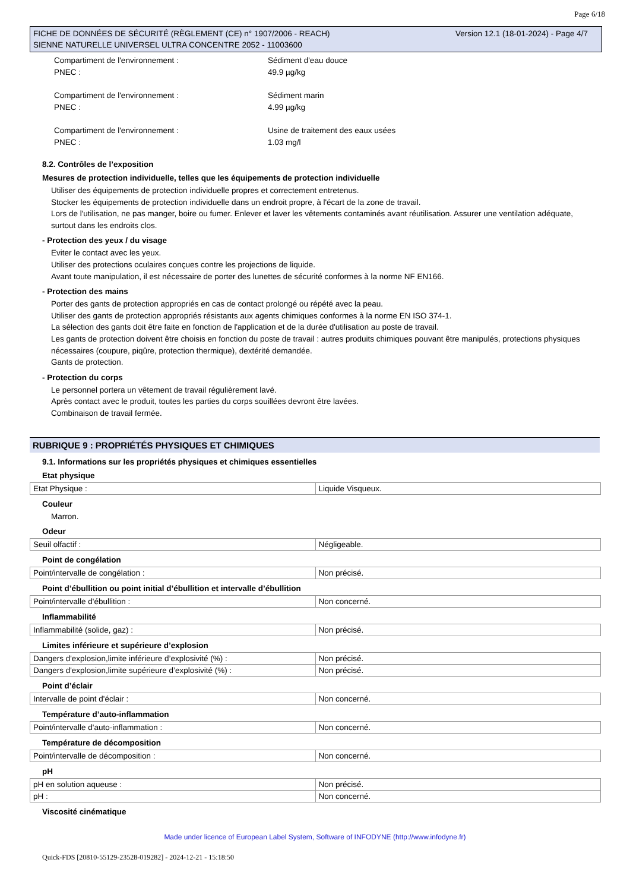Page 6/18
Version 12.1 (18-01-2024) - Page 4/7 FICHE DE DONNÉES DE SÉCURITÉ (RÈGLEMENT (CE) n° 1907/2006 - REACH)
SIENNE NATURELLE UNIVERSEL ULTRA CONCENTRE 2052 - 11003600
Compartiment de l'environnement : Sédiment d'eau douce
PNEC : 49.9 µg/kg
Compartiment de l'environnement : Sédiment marin
PNEC : 4.99 µg/kg
Compartiment de l'environnement : Usine de traitement des eaux usées
PNEC : 1.03 mg/l
8.2. Contrôles de l’exposition
Mesures de protection individuelle, telles que les équipements de protection individuelle
Utiliser des équipements de protection individuelle propres et correctement entretenus.
Stocker les équipements de protection individuelle dans un endroit propre, à l'écart de la zone de travail.
Lors de l'utilisation, ne pas manger, boire ou fumer. Enlever et laver les vêtements contaminés avant réutilisation. Assurer une ventilation adéquate, surtout dans les endroits clos.
- Protection des yeux / du visage
Eviter le contact avec les yeux.
Utiliser des protections oculaires conçues contre les projections de liquide.
Avant toute manipulation, il est nécessaire de porter des lunettes de sécurité conformes à la norme NF EN166.
- Protection des mains
Porter des gants de protection appropriés en cas de contact prolongé ou répété avec la peau.
Utiliser des gants de protection appropriés résistants aux agents chimiques conformes à la norme EN ISO 374-1.
La sélection des gants doit être faite en fonction de l'application et de la durée d'utilisation au poste de travail.
Les gants de protection doivent être choisis en fonction du poste de travail : autres produits chimiques pouvant être manipulés, protections physiques nécessaires (coupure, piqûre, protection thermique), dextérité demandée.
Gants de protection.
- Protection du corps
Le personnel portera un vêtement de travail régulièrement lavé.
Après contact avec le produit, toutes les parties du corps souillées devront être lavées.
Combinaison de travail fermée.
RUBRIQUE 9 : PROPRIÉTÉS PHYSIQUES ET CHIMIQUES
9.1. Informations sur les propriétés physiques et chimiques essentielles
Etat physique
| Etat Physique : | Liquide Visqueux. |
Couleur
Marron.
Odeur
| Seuil olfactif : | Négligeable. |
Point de congélation
| Point/intervalle de congélation : | Non précisé. |
Point d’ébullition ou point initial d’ébullition et intervalle d’ébullition
| Point/intervalle d'ébullition : | Non concerné. |
Inflammabilité
| Inflammabilité (solide, gaz) : | Non précisé. |
Limites inférieure et supérieure d’explosion
| Dangers d'explosion,limite inférieure d’explosivité (%) : | Non précisé. |
| Dangers d'explosion,limite supérieure d’explosivité (%) : | Non précisé. |
Point d’éclair
| Intervalle de point d'éclair : | Non concerné. |
Température d’auto-inflammation
| Point/intervalle d'auto-inflammation : | Non concerné. |
Température de décomposition
| Point/intervalle de décomposition : | Non concerné. |
pH
| pH en solution aqueuse : | Non précisé. |
| pH : | Non concerné. |
Viscosité cinématique
Made under licence of European Label System, Software of INFODYNE (http://www.infodyne.fr)
Quick-FDS [20810-55129-23528-019282] - 2024-12-21 - 15:18:50